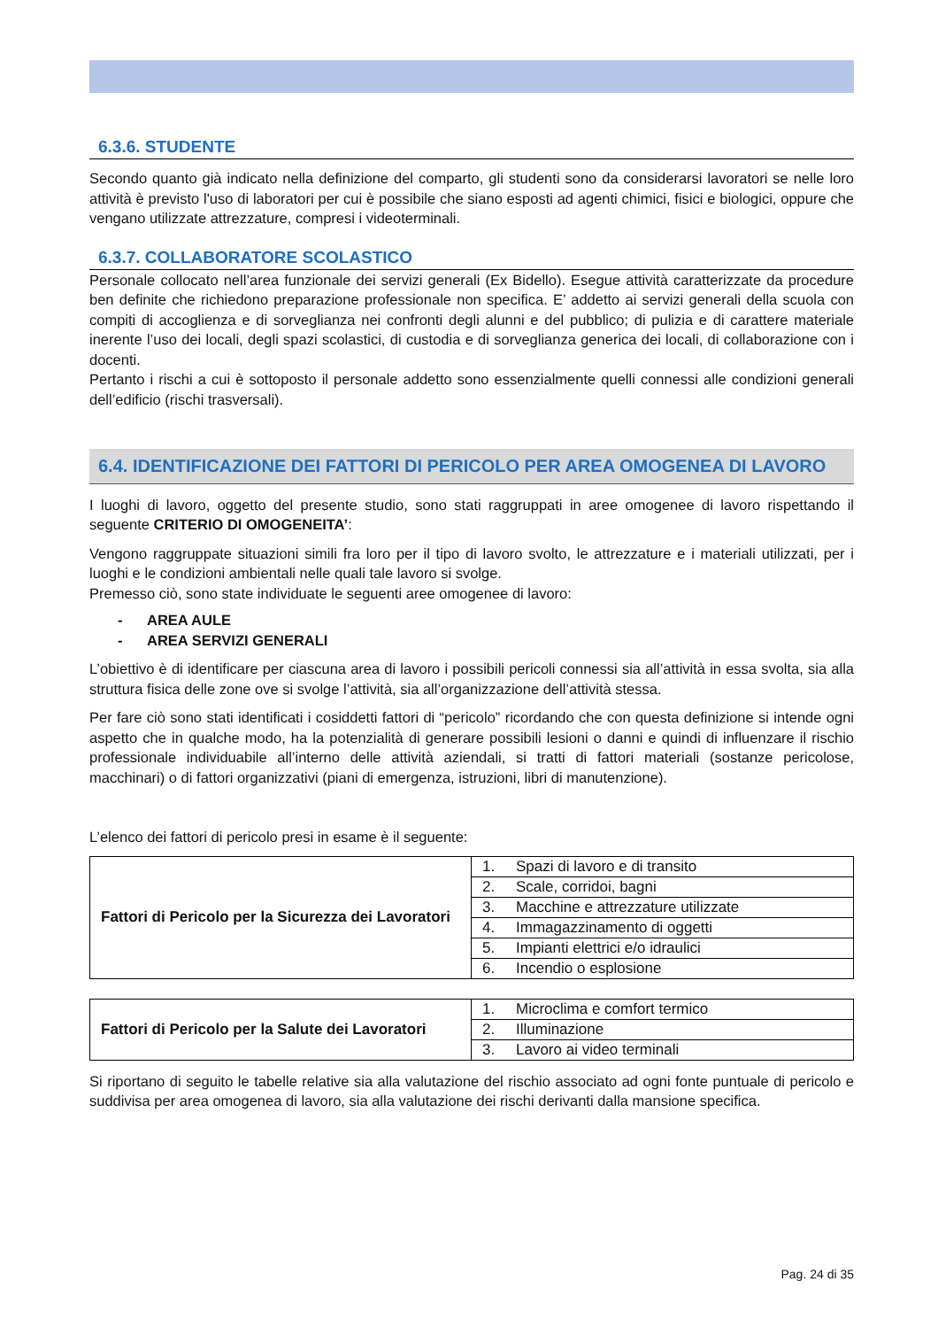6.3.6. STUDENTE
Secondo quanto già indicato nella definizione del comparto, gli studenti sono da considerarsi lavoratori se nelle loro attività è previsto l'uso di laboratori per cui è possibile che siano esposti ad agenti chimici, fisici e biologici, oppure che vengano utilizzate attrezzature, compresi i videoterminali.
6.3.7. COLLABORATORE SCOLASTICO
Personale collocato nell’area funzionale dei servizi generali (Ex Bidello). Esegue attività caratterizzate da procedure ben definite che richiedono preparazione professionale non specifica. E’ addetto ai servizi generali della scuola con compiti di accoglienza e di sorveglianza nei confronti degli alunni e del pubblico; di pulizia e di carattere materiale inerente l’uso dei locali, degli spazi scolastici, di custodia e di sorveglianza generica dei locali, di collaborazione con i docenti.
Pertanto i rischi a cui è sottoposto il personale addetto sono essenzialmente quelli connessi alle condizioni generali dell’edificio (rischi trasversali).
6.4. IDENTIFICAZIONE DEI FATTORI DI PERICOLO PER AREA OMOGENEA DI LAVORO
I luoghi di lavoro, oggetto del presente studio, sono stati raggruppati in aree omogenee di lavoro rispettando il seguente CRITERIO DI OMOGENEITA’:
Vengono raggruppate situazioni simili fra loro per il tipo di lavoro svolto, le attrezzature e i materiali utilizzati, per i luoghi e le condizioni ambientali nelle quali tale lavoro si svolge.
Premesso ciò, sono state individuate le seguenti aree omogenee di lavoro:
- AREA AULE
- AREA SERVIZI GENERALI
L’obiettivo è di identificare per ciascuna area di lavoro i possibili pericoli connessi sia all’attività in essa svolta, sia alla struttura fisica delle zone ove si svolge l’attività, sia all’organizzazione dell’attività stessa.
Per fare ciò sono stati identificati i cosiddetti fattori di “pericolo” ricordando che con questa definizione si intende ogni aspetto che in qualche modo, ha la potenzialità di generare possibili lesioni o danni e quindi di influenzare il rischio professionale individuabile all’interno delle attività aziendali, si tratti di fattori materiali (sostanze pericolose, macchinari) o di fattori organizzativi (piani di emergenza, istruzioni, libri di manutenzione).
L’elenco dei fattori di pericolo presi in esame è il seguente:
| Fattori di Pericolo per la Sicurezza dei Lavoratori | 1. Spazi di lavoro e di transito |
| | 2. Scale, corridoi, bagni |
| | 3. Macchine e attrezzature utilizzate |
| | 4. Immagazzinamento di oggetti |
| | 5. Impianti elettrici e/o idraulici |
| | 6. Incendio o esplosione |
| Fattori di Pericolo per la Salute dei Lavoratori | 1. Microclima e comfort termico |
| | 2. Illuminazione |
| | 3. Lavoro ai video terminali |
Si riportano di seguito le tabelle relative sia alla valutazione del rischio associato ad ogni fonte puntuale di pericolo e suddivisa per area omogenea di lavoro, sia alla valutazione dei rischi derivanti dalla mansione specifica.
Pag. 24 di 35